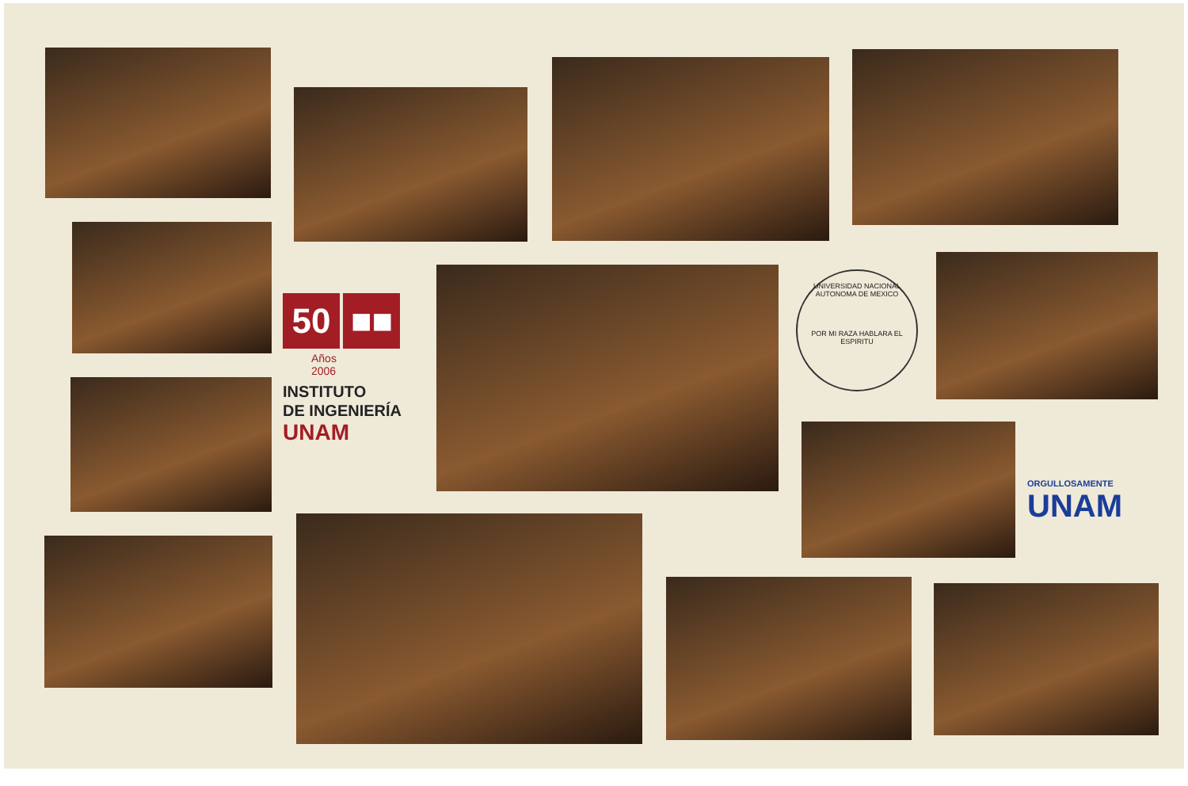50 ■■
Años
2006
INSTITUTO
DE INGENIERÍA
UNAM
UNIVERSIDAD NACIONAL AUTONOMA DE MEXICO
POR MI RAZA HABLARA EL ESPIRITU
ORGULLOSAMENTE
UNAM